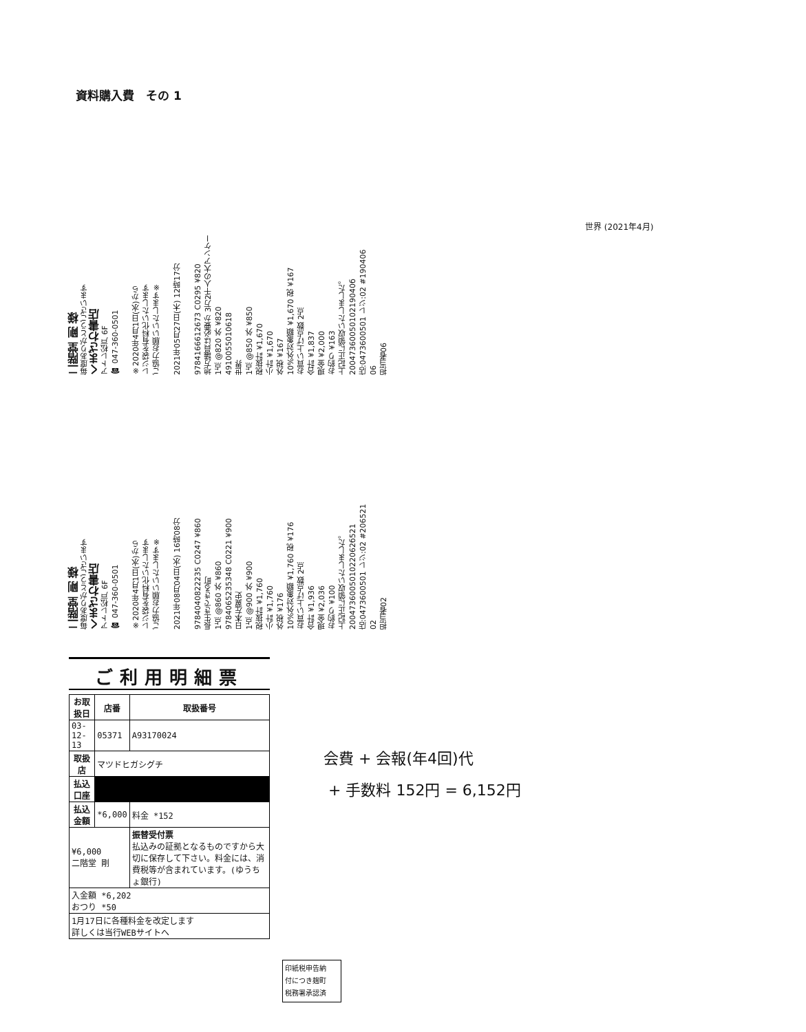資料購入費　その 1
世界 (2021年4月)
二階堂 剛 様
毎度ありがとうございます
くまざわ書店
アトレ松戸 6F
☎ 047-360-0501
※2020年4月1日(水)から
レジ袋を有料化いたします
ご協力お願いいたします※
2021年05月27日(木) 12時17分
9784166612673 C0295 ¥820
地方議員は必要か 3万2千人の大アンケー
1点 @820 外 ¥820
4910055010618
世界
1点 @850 外 ¥850
税抜計 ¥1,670
小計 ¥1,670
外税 ¥167
10%外対象額 ¥1,670 税 ¥167
お買い上げ点数 2点
合計 ¥1,837
現金 ¥2,000
お釣り ¥163
上記正に領収いたしました。
2004736005010219040б
店:0473600501 レジ:02 #190406
06
担当者06
二階堂 剛 様
毎度ありがとうございます
くまざわ書店
アトレ松戸 6F
☎ 047-360-0501
※2020年4月1日(水)から
レジ袋を有料化いたします
ご協力お願いいたします※
2021年08月04日(水) 16時08分
9784040822235 C0247 ¥860
長生きできる町
1点 @860 外 ¥860
9784065235348 C0221 ¥900
日本左翼史
1点 @900 外 ¥900
税抜計 ¥1,760
小計 ¥1,760
外税 ¥176
10%外対象額 ¥1,760 税 ¥176
お買い上げ点数 2点
合計 ¥1,936
現金 ¥2,036
お釣り ¥100
上記正に領収いたしました。
200473600501022062б521
店:0473600501 レジ:02 #206521
02
担当者02
ご利用明細票
| お取扱日 | 店番 | 取扱番号 |
| --- | --- | --- |
| 03-12-13 | 05371 | A93170024 |
| 取扱店 | マツドヒガシグチ | |
| 払込口座 | | |
| 払込金額 | *6,000 | 料金 *152 |
| ¥6,000 二階堂 剛 | | 振替受付票 払込みの証拠となるものですから大切に保存して下さい。料金には、消費税等が含まれています。(ゆうちょ銀行) |
| 入金額 *6,202 おつり *50 | | |
| 1月17日に各種料金を改定します 詳しくは当行WEBサイトへ | | |
印紙税申告納
付につき麹町
税務署承認済
会費 + 会報(年4回)代
+ 手数料 152円 = 6,152円